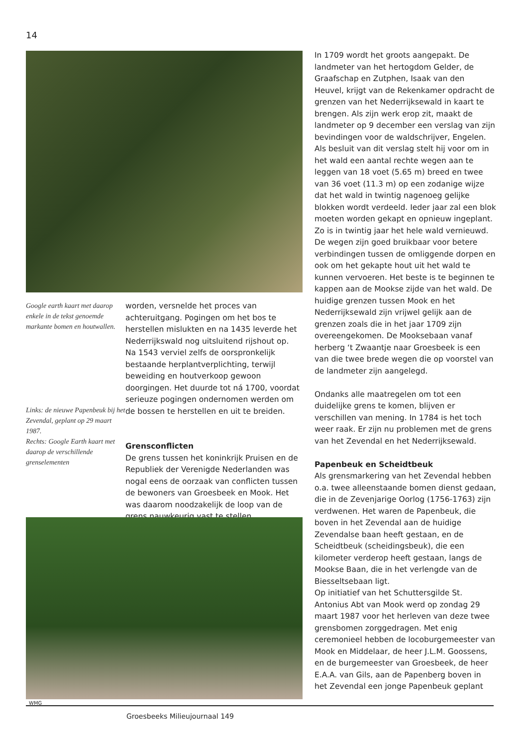14
Google earth kaart met daarop enkele in de tekst genoemde markante bomen en houtwallen.
Links: de nieuwe Papenbeuk bij het Zevendal, geplant op 29 maart 1987.
Rechts: Google Earth kaart met daarop de verschillende grenselementen
worden, versnelde het proces van achteruitgang. Pogingen om het bos te herstellen mislukten en na 1435 leverde het Nederrijkswald nog uitsluitend rijshout op.
Na 1543 verviel zelfs de oorspronkelijk bestaande herplantverplichting, terwijl beweiding en houtverkoop gewoon doorgingen. Het duurde tot ná 1700, voordat serieuze pogingen ondernomen werden om de bossen te herstellen en uit te breiden.
Grensconflicten
De grens tussen het koninkrijk Pruisen en de Republiek der Verenigde Nederlanden was nogal eens de oorzaak van conflicten tussen de bewoners van Groesbeek en Mook. Het was daarom noodzakelijk de loop van de grens nauwkeurig vast te stellen.
In 1709 wordt het groots aangepakt. De landmeter van het hertogdom Gelder, de Graafschap en Zutphen, Isaak van den Heuvel, krijgt van de Rekenkamer opdracht de grenzen van het Nederrijksewald in kaart te brengen. Als zijn werk erop zit, maakt de landmeter op 9 december een verslag van zijn bevindingen voor de waldschrijver, Engelen. Als besluit van dit verslag stelt hij voor om in het wald een aantal rechte wegen aan te leggen van 18 voet (5.65 m) breed en twee van 36 voet (11.3 m) op een zodanige wijze dat het wald in twintig nagenoeg gelijke blokken wordt verdeeld. Ieder jaar zal een blok moeten worden gekapt en opnieuw ingeplant. Zo is in twintig jaar het hele wald vernieuwd. De wegen zijn goed bruikbaar voor betere verbindingen tussen de omliggende dorpen en ook om het gekapte hout uit het wald te kunnen vervoeren. Het beste is te beginnen te kappen aan de Mookse zijde van het wald. De huidige grenzen tussen Mook en het Nederrijksewald zijn vrijwel gelijk aan de grenzen zoals die in het jaar 1709 zijn overeengekomen. De Mooksebaan vanaf herberg ‘t Zwaantje naar Groesbeek is een van die twee brede wegen die op voorstel van de landmeter zijn aangelegd.
Ondanks alle maatregelen om tot een duidelijke grens te komen, blijven er verschillen van mening. In 1784 is het toch weer raak. Er zijn nu problemen met de grens van het Zevendal en het Nederrijksewald.
Papenbeuk en Scheidtbeuk
Als grensmarkering van het Zevendal hebben o.a. twee alleenstaande bomen dienst gedaan, die in de Zevenjarige Oorlog (1756-1763) zijn verdwenen. Het waren de Papenbeuk, die boven in het Zevendal aan de huidige Zevendalse baan heeft gestaan, en de Scheidtbeuk (scheidingsbeuk), die een kilometer verderop heeft gestaan, langs de Mookse Baan, die in het verlengde van de Biesseltsebaan ligt.
Op initiatief van het Schuttersgilde St. Antonius Abt van Mook werd op zondag 29 maart 1987 voor het herleven van deze twee grensbomen zorggedragen. Met enig ceremonieel hebben de locoburgemeester van Mook en Middelaar, de heer J.L.M. Goossens, en de burgemeester van Groesbeek, de heer E.A.A. van Gils, aan de Papenberg boven in het Zevendal een jonge Papenbeuk geplant
WMG
Groesbeeks Milieujournaal 149